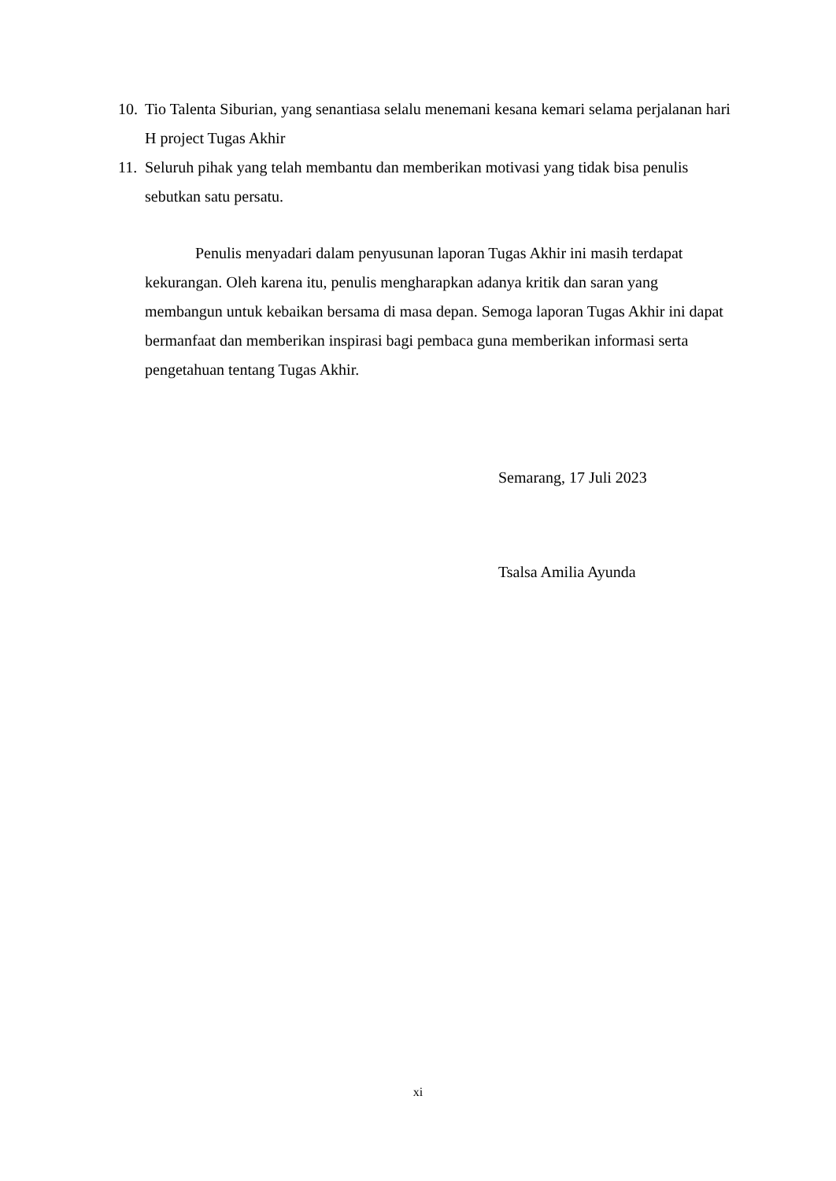10. Tio Talenta Siburian, yang senantiasa selalu menemani kesana kemari selama perjalanan hari H project Tugas Akhir
11. Seluruh pihak yang telah membantu dan memberikan motivasi yang tidak bisa penulis sebutkan satu persatu.
Penulis menyadari dalam penyusunan laporan Tugas Akhir ini masih terdapat kekurangan. Oleh karena itu, penulis mengharapkan adanya kritik dan saran yang membangun untuk kebaikan bersama di masa depan. Semoga laporan Tugas Akhir ini dapat bermanfaat dan memberikan inspirasi bagi pembaca guna memberikan informasi serta pengetahuan tentang Tugas Akhir.
Semarang, 17 Juli 2023
Tsalsa Amilia Ayunda
xi